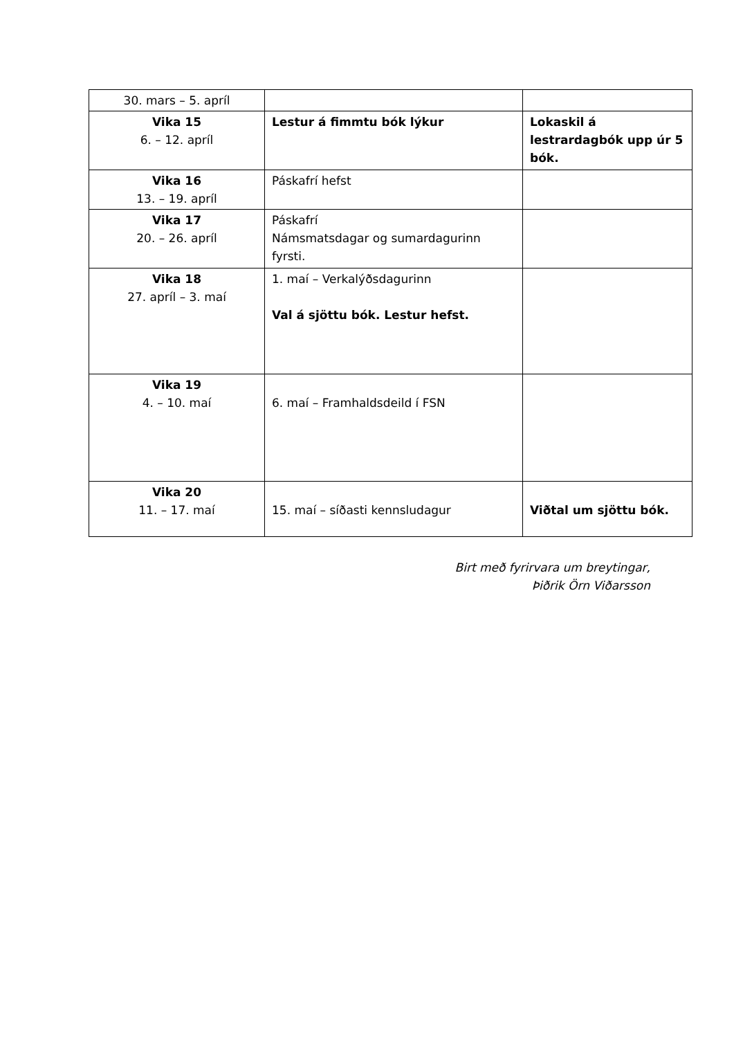| 30. mars – 5. apríl | | |
| Vika 15 6. – 12. apríl | Lestur á fimmtu bók lýkur | Lokaskil á lestrardagbók upp úr 5 bók. |
| Vika 16 13. – 19. apríl | Páskafrí hefst | |
| Vika 17 20. – 26. apríl | Páskafrí Námsmatsdagar og sumardagurinn fyrsti. | |
| Vika 18 27. apríl – 3. maí | 1. maí – Verkalýðsdagurinn Val á sjöttu bók. Lestur hefst. | |
| Vika 19 4. – 10. maí | 6. maí – Framhaldsdeild í FSN | |
| Vika 20 11. – 17. maí | 15. maí – síðasti kennsludagur | Viðtal um sjöttu bók. |
Birt með fyrirvara um breytingar,
Þiðrik Örn Viðarsson